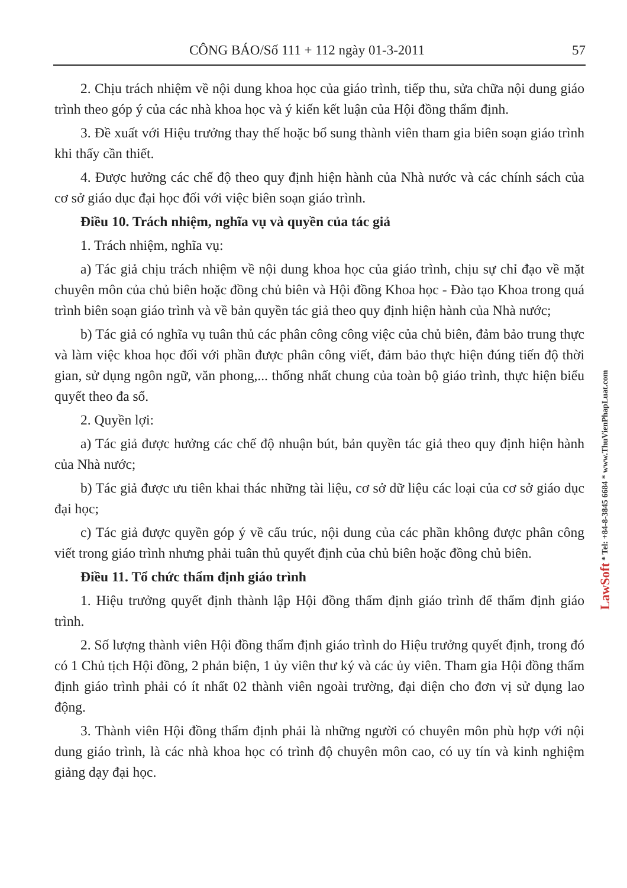CÔNG BÁO/Số 111 + 112 ngày 01-3-2011 57
2. Chịu trách nhiệm về nội dung khoa học của giáo trình, tiếp thu, sửa chữa nội dung giáo trình theo góp ý của các nhà khoa học và ý kiến kết luận của Hội đồng thẩm định.
3. Đề xuất với Hiệu trưởng thay thế hoặc bổ sung thành viên tham gia biên soạn giáo trình khi thấy cần thiết.
4. Được hưởng các chế độ theo quy định hiện hành của Nhà nước và các chính sách của cơ sở giáo dục đại học đối với việc biên soạn giáo trình.
Điều 10. Trách nhiệm, nghĩa vụ và quyền của tác giả
1. Trách nhiệm, nghĩa vụ:
a) Tác giả chịu trách nhiệm về nội dung khoa học của giáo trình, chịu sự chỉ đạo về mặt chuyên môn của chủ biên hoặc đồng chủ biên và Hội đồng Khoa học - Đào tạo Khoa trong quá trình biên soạn giáo trình và về bản quyền tác giả theo quy định hiện hành của Nhà nước;
b) Tác giả có nghĩa vụ tuân thủ các phân công công việc của chủ biên, đảm bảo trung thực và làm việc khoa học đối với phần được phân công viết, đảm bảo thực hiện đúng tiến độ thời gian, sử dụng ngôn ngữ, văn phong,... thống nhất chung của toàn bộ giáo trình, thực hiện biểu quyết theo đa số.
2. Quyền lợi:
a) Tác giả được hưởng các chế độ nhuận bút, bản quyền tác giả theo quy định hiện hành của Nhà nước;
b) Tác giả được ưu tiên khai thác những tài liệu, cơ sở dữ liệu các loại của cơ sở giáo dục đại học;
c) Tác giả được quyền góp ý về cấu trúc, nội dung của các phần không được phân công viết trong giáo trình nhưng phải tuân thủ quyết định của chủ biên hoặc đồng chủ biên.
Điều 11. Tổ chức thẩm định giáo trình
1. Hiệu trưởng quyết định thành lập Hội đồng thẩm định giáo trình để thẩm định giáo trình.
2. Số lượng thành viên Hội đồng thẩm định giáo trình do Hiệu trưởng quyết định, trong đó có 1 Chủ tịch Hội đồng, 2 phản biện, 1 ủy viên thư ký và các ủy viên. Tham gia Hội đồng thẩm định giáo trình phải có ít nhất 02 thành viên ngoài trường, đại diện cho đơn vị sử dụng lao động.
3. Thành viên Hội đồng thẩm định phải là những người có chuyên môn phù hợp với nội dung giáo trình, là các nhà khoa học có trình độ chuyên môn cao, có uy tín và kinh nghiệm giảng dạy đại học.
LawSoft * Tel: +84-8-3845 6684 * www.ThuVienPhapLuat.com